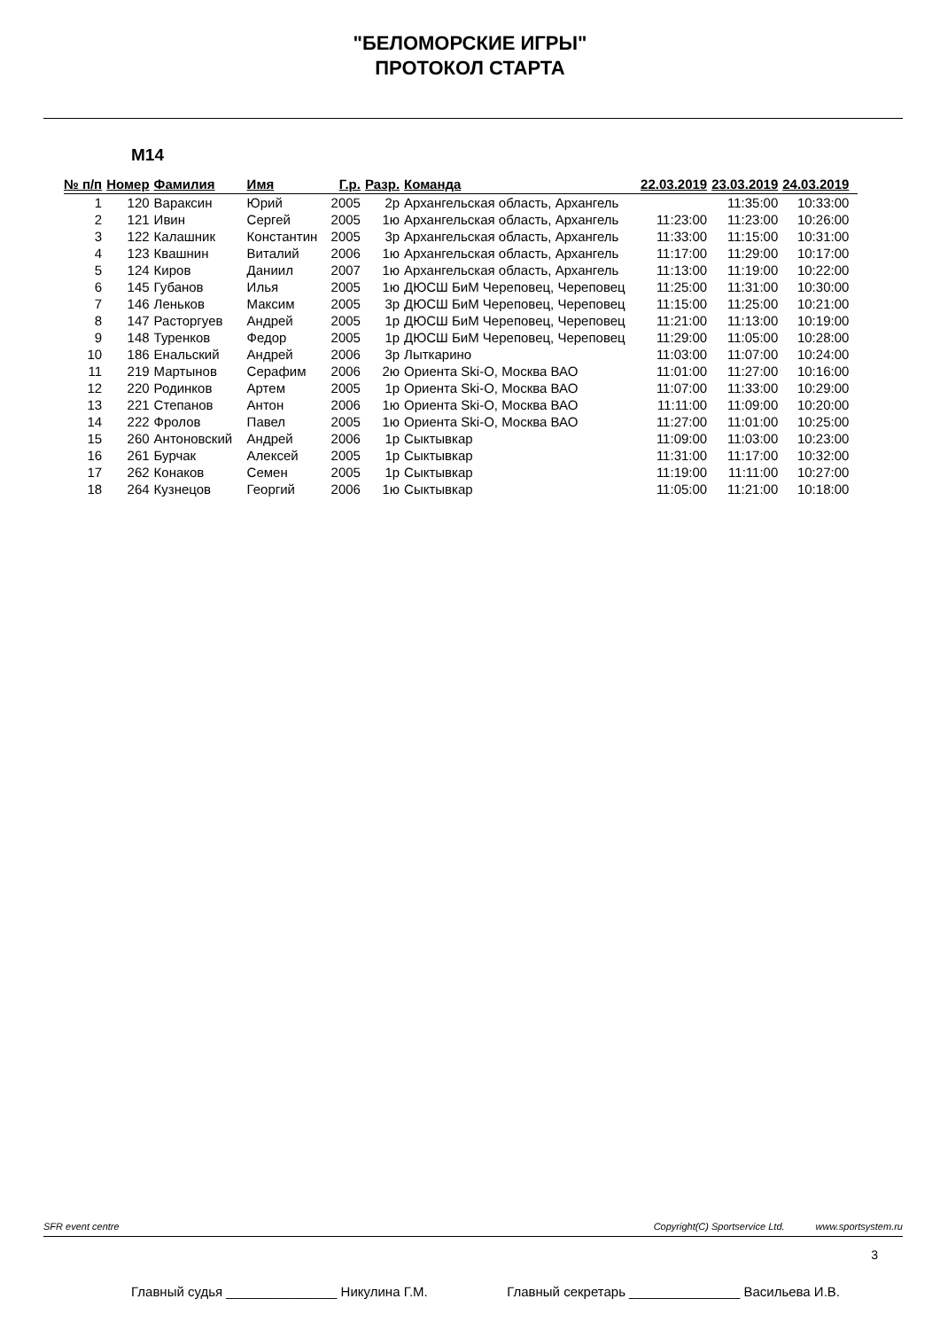"БЕЛОМОРСКИЕ ИГРЫ"
ПРОТОКОЛ СТАРТА
M14
| № п/п | Номер | Фамилия | Имя | Г.р. | Разр. | Команда | 22.03.2019 | 23.03.2019 | 24.03.2019 |
| --- | --- | --- | --- | --- | --- | --- | --- | --- | --- |
| 1 | 120 | Вараксин | Юрий | 2005 | 2р | Архангельская область, Архангель | | 11:35:00 | 10:33:00 |
| 2 | 121 | Ивин | Сергей | 2005 | 1ю | Архангельская область, Архангель | 11:23:00 | 11:23:00 | 10:26:00 |
| 3 | 122 | Калашник | Константин | 2005 | 3р | Архангельская область, Архангель | 11:33:00 | 11:15:00 | 10:31:00 |
| 4 | 123 | Квашнин | Виталий | 2006 | 1ю | Архангельская область, Архангель | 11:17:00 | 11:29:00 | 10:17:00 |
| 5 | 124 | Киров | Даниил | 2007 | 1ю | Архангельская область, Архангель | 11:13:00 | 11:19:00 | 10:22:00 |
| 6 | 145 | Губанов | Илья | 2005 | 1ю | ДЮСШ БиМ Череповец, Череповец | 11:25:00 | 11:31:00 | 10:30:00 |
| 7 | 146 | Леньков | Максим | 2005 | 3р | ДЮСШ БиМ Череповец, Череповец | 11:15:00 | 11:25:00 | 10:21:00 |
| 8 | 147 | Расторгуев | Андрей | 2005 | 1р | ДЮСШ БиМ Череповец, Череповец | 11:21:00 | 11:13:00 | 10:19:00 |
| 9 | 148 | Туренков | Федор | 2005 | 1р | ДЮСШ БиМ Череповец, Череповец | 11:29:00 | 11:05:00 | 10:28:00 |
| 10 | 186 | Енальский | Андрей | 2006 | 3р | Лыткарино | 11:03:00 | 11:07:00 | 10:24:00 |
| 11 | 219 | Мартынов | Серафим | 2006 | 2ю | Ориента Ski-O, Москва ВАО | 11:01:00 | 11:27:00 | 10:16:00 |
| 12 | 220 | Родинков | Артем | 2005 | 1р | Ориента Ski-O, Москва ВАО | 11:07:00 | 11:33:00 | 10:29:00 |
| 13 | 221 | Степанов | Антон | 2006 | 1ю | Ориента Ski-O, Москва ВАО | 11:11:00 | 11:09:00 | 10:20:00 |
| 14 | 222 | Фролов | Павел | 2005 | 1ю | Ориента Ski-O, Москва ВАО | 11:27:00 | 11:01:00 | 10:25:00 |
| 15 | 260 | Антоновский | Андрей | 2006 | 1р | Сыктывкар | 11:09:00 | 11:03:00 | 10:23:00 |
| 16 | 261 | Бурчак | Алексей | 2005 | 1р | Сыктывкар | 11:31:00 | 11:17:00 | 10:32:00 |
| 17 | 262 | Конаков | Семен | 2005 | 1р | Сыктывкар | 11:19:00 | 11:11:00 | 10:27:00 |
| 18 | 264 | Кузнецов | Георгий | 2006 | 1ю | Сыктывкар | 11:05:00 | 11:21:00 | 10:18:00 |
SFR event centre Copyright(C) Sportservice Ltd. www.sportsystem.ru
3
Главный судья _______________ Никулина Г.М. Главный секретарь _______________ Васильева И.В.